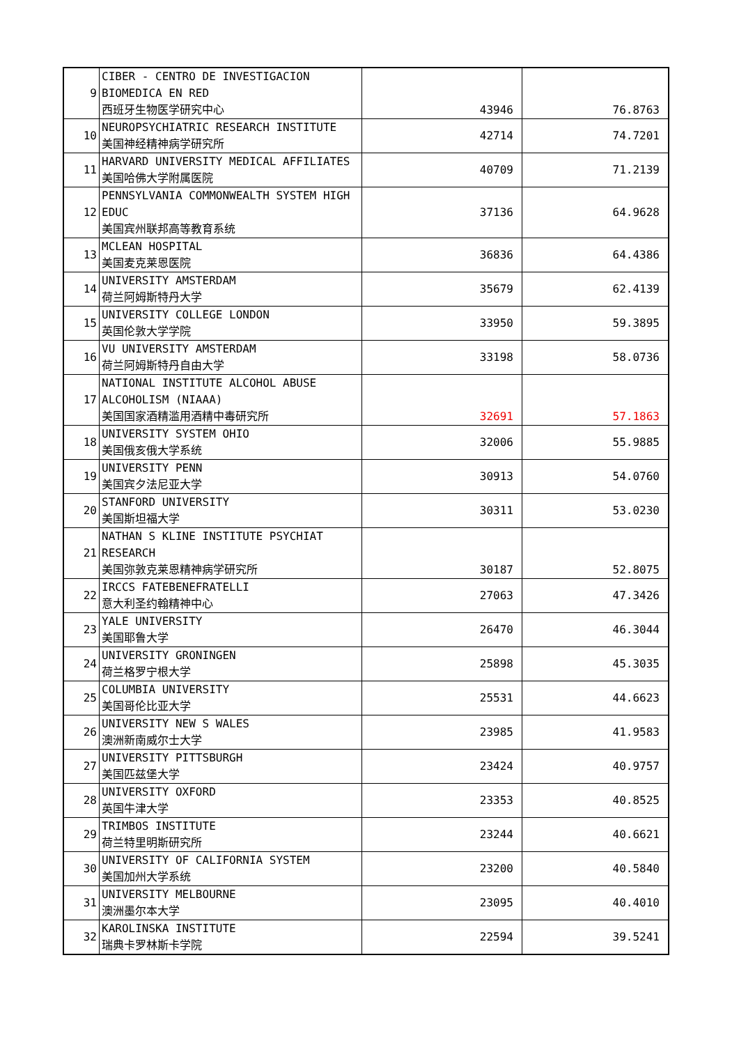| 9 | CIBER - CENTRO DE INVESTIGACION BIOMEDICA EN RED 西班牙生物医学研究中心 | 43946 | 76.8763 |
| 10 | NEUROPSYCHIATRIC RESEARCH INSTITUTE 美国神经精神病学研究所 | 42714 | 74.7201 |
| 11 | HARVARD UNIVERSITY MEDICAL AFFILIATES 美国哈佛大学附属医院 | 40709 | 71.2139 |
| 12 | PENNSYLVANIA COMMONWEALTH SYSTEM HIGH EDUC 美国宾州联邦高等教育系统 | 37136 | 64.9628 |
| 13 | MCLEAN HOSPITAL 美国麦克莱恩医院 | 36836 | 64.4386 |
| 14 | UNIVERSITY AMSTERDAM 荷兰阿姆斯特丹大学 | 35679 | 62.4139 |
| 15 | UNIVERSITY COLLEGE LONDON 英国伦敦大学学院 | 33950 | 59.3895 |
| 16 | VU UNIVERSITY AMSTERDAM 荷兰阿姆斯特丹自由大学 | 33198 | 58.0736 |
| 17 | NATIONAL INSTITUTE ALCOHOL ABUSE ALCOHOLISM (NIAAA) 美国国家酒精滥用酒精中毒研究所 | 32691 | 57.1863 |
| 18 | UNIVERSITY SYSTEM OHIO 美国俄亥俄大学系统 | 32006 | 55.9885 |
| 19 | UNIVERSITY PENN 美国宾夕法尼亚大学 | 30913 | 54.0760 |
| 20 | STANFORD UNIVERSITY 美国斯坦福大学 | 30311 | 53.0230 |
| 21 | NATHAN S KLINE INSTITUTE PSYCHIAT RESEARCH 美国弥敦克莱恩精神病学研究所 | 30187 | 52.8075 |
| 22 | IRCCS FATEBENEFRATELLI 意大利圣约翰精神中心 | 27063 | 47.3426 |
| 23 | YALE UNIVERSITY 美国耶鲁大学 | 26470 | 46.3044 |
| 24 | UNIVERSITY GRONINGEN 荷兰格罗宁根大学 | 25898 | 45.3035 |
| 25 | COLUMBIA UNIVERSITY 美国哥伦比亚大学 | 25531 | 44.6623 |
| 26 | UNIVERSITY NEW S WALES 澳洲新南威尔士大学 | 23985 | 41.9583 |
| 27 | UNIVERSITY PITTSBURGH 美国匹兹堡大学 | 23424 | 40.9757 |
| 28 | UNIVERSITY OXFORD 英国牛津大学 | 23353 | 40.8525 |
| 29 | TRIMBOS INSTITUTE 荷兰特里明斯研究所 | 23244 | 40.6621 |
| 30 | UNIVERSITY OF CALIFORNIA SYSTEM 美国加州大学系统 | 23200 | 40.5840 |
| 31 | UNIVERSITY MELBOURNE 澳洲墨尔本大学 | 23095 | 40.4010 |
| 32 | KAROLINSKA INSTITUTE 瑞典卡罗林斯卡学院 | 22594 | 39.5241 |